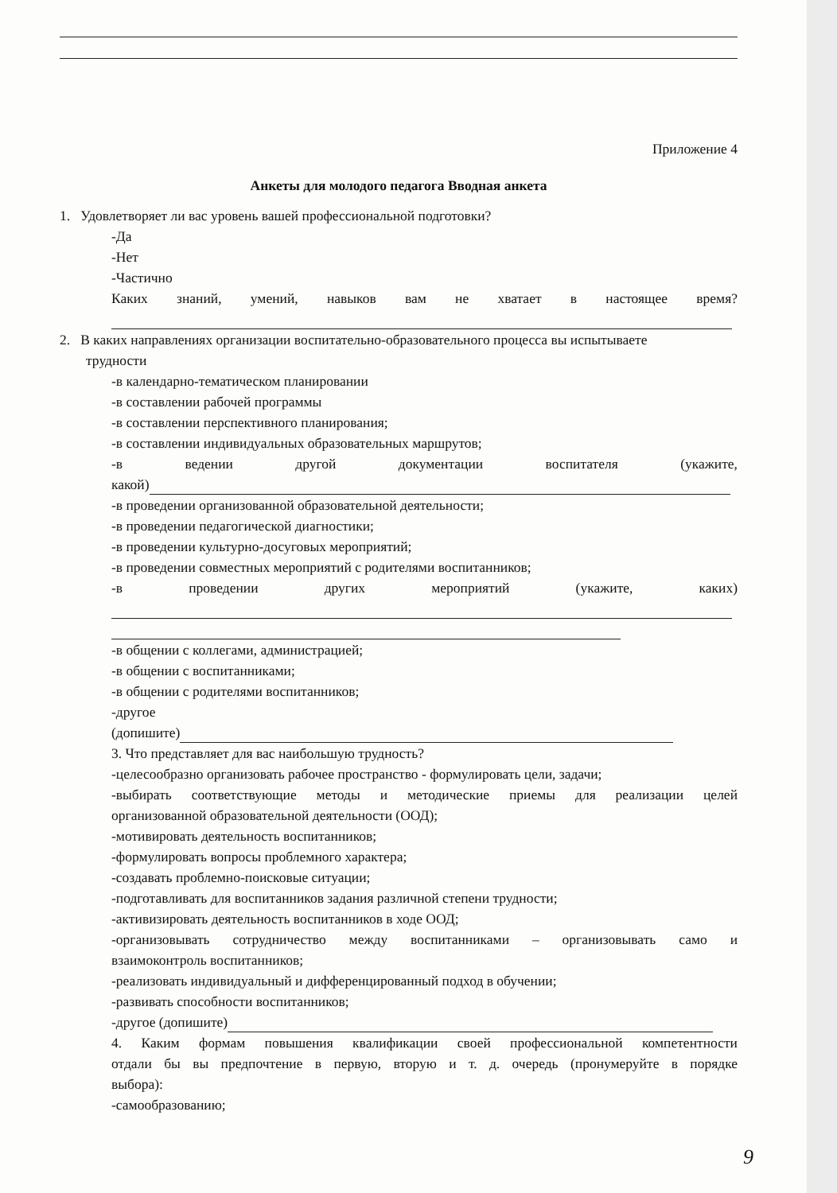Приложение 4
Анкеты для молодого педагога Вводная анкета
1. Удовлетворяет ли вас уровень вашей профессиональной подготовки?
-Да
-Нет
-Частично
Каких знаний, умений, навыков вам не хватает в настоящее время?
2. В каких направлениях организации воспитательно-образовательного процесса вы испытываете
трудности
-в календарно-тематическом планировании
-в составлении рабочей программы
-в составлении перспективного планирования;
-в составлении индивидуальных образовательных маршрутов;
-в ведении другой документации воспитателя (укажите,
какой)
-в проведении организованной образовательной деятельности;
-в проведении педагогической диагностики;
-в проведении культурно-досуговых мероприятий;
-в проведении совместных мероприятий с родителями воспитанников;
-в проведении других мероприятий (укажите, каких)
-в общении с коллегами, администрацией;
-в общении с воспитанниками;
-в общении с родителями воспитанников;
-другое
(допишите)
3. Что представляет для вас наибольшую трудность?
-целесообразно организовать рабочее пространство - формулировать цели, задачи;
-выбирать соответствующие методы и методические приемы для реализации целей
организованной образовательной деятельности (ООД);
-мотивировать деятельность воспитанников;
-формулировать вопросы проблемного характера;
-создавать проблемно-поисковые ситуации;
-подготавливать для воспитанников задания различной степени трудности;
-активизировать деятельность воспитанников в ходе ООД;
-организовывать сотрудничество между воспитанниками – организовывать само и
взаимоконтроль воспитанников;
-реализовать индивидуальный и дифференцированный подход в обучении;
-развивать способности воспитанников;
-другое (допишите)
4. Каким формам повышения квалификации своей профессиональной компетентности
отдали бы вы предпочтение в первую, вторую и т. д. очередь (пронумеруйте в порядке
выбора):
-самообразованию;
9